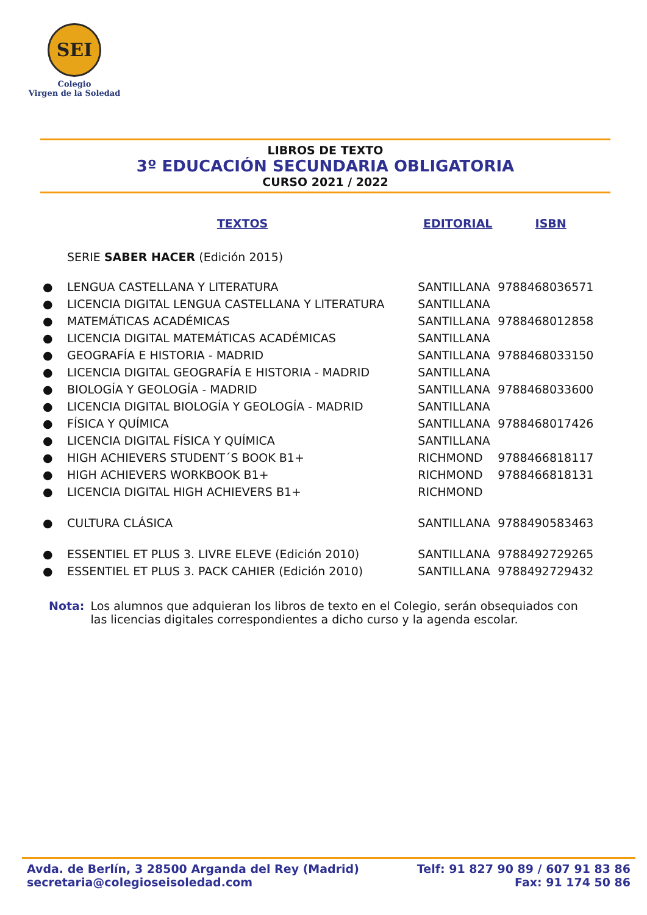SEI
Colegio
Virgen de la Soledad
LIBROS DE TEXTO
3º EDUCACIÓN SECUNDARIA OBLIGATORIA
CURSO 2021 / 2022
| | TEXTOS | EDITORIAL | ISBN |
| --- | --- | --- | --- |
| | SERIE SABER HACER (Edición 2015) | | |
| ● | LENGUA CASTELLANA Y LITERATURA | SANTILLANA | 9788468036571 |
| ● | LICENCIA DIGITAL LENGUA CASTELLANA Y LITERATURA | SANTILLANA | |
| ● | MATEMÁTICAS ACADÉMICAS | SANTILLANA | 9788468012858 |
| ● | LICENCIA DIGITAL MATEMÁTICAS ACADÉMICAS | SANTILLANA | |
| ● | GEOGRAFÍA E HISTORIA - MADRID | SANTILLANA | 9788468033150 |
| ● | LICENCIA DIGITAL GEOGRAFÍA E HISTORIA - MADRID | SANTILLANA | |
| ● | BIOLOGÍA Y GEOLOGÍA - MADRID | SANTILLANA | 9788468033600 |
| ● | LICENCIA DIGITAL BIOLOGÍA Y GEOLOGÍA - MADRID | SANTILLANA | |
| ● | FÍSICA Y QUÍMICA | SANTILLANA | 9788468017426 |
| ● | LICENCIA DIGITAL FÍSICA Y QUÍMICA | SANTILLANA | |
| ● | HIGH ACHIEVERS STUDENT´S BOOK B1+ | RICHMOND | 9788466818117 |
| ● | HIGH ACHIEVERS WORKBOOK B1+ | RICHMOND | 9788466818131 |
| ● | LICENCIA DIGITAL HIGH ACHIEVERS B1+ | RICHMOND | |
| ● | CULTURA CLÁSICA | SANTILLANA | 9788490583463 |
| ● | ESSENTIEL ET PLUS 3. LIVRE ELEVE (Edición 2010) | SANTILLANA | 9788492729265 |
| ● | ESSENTIEL ET PLUS 3. PACK CAHIER (Edición 2010) | SANTILLANA | 9788492729432 |
Nota: Los alumnos que adquieran los libros de texto en el Colegio, serán obsequiados con las licencias digitales correspondientes a dicho curso y la agenda escolar.
Avda. de Berlín, 3 28500 Arganda del Rey (Madrid)
secretaria@colegioseisoledad.com
Telf: 91 827 90 89 / 607 91 83 86
Fax: 91 174 50 86